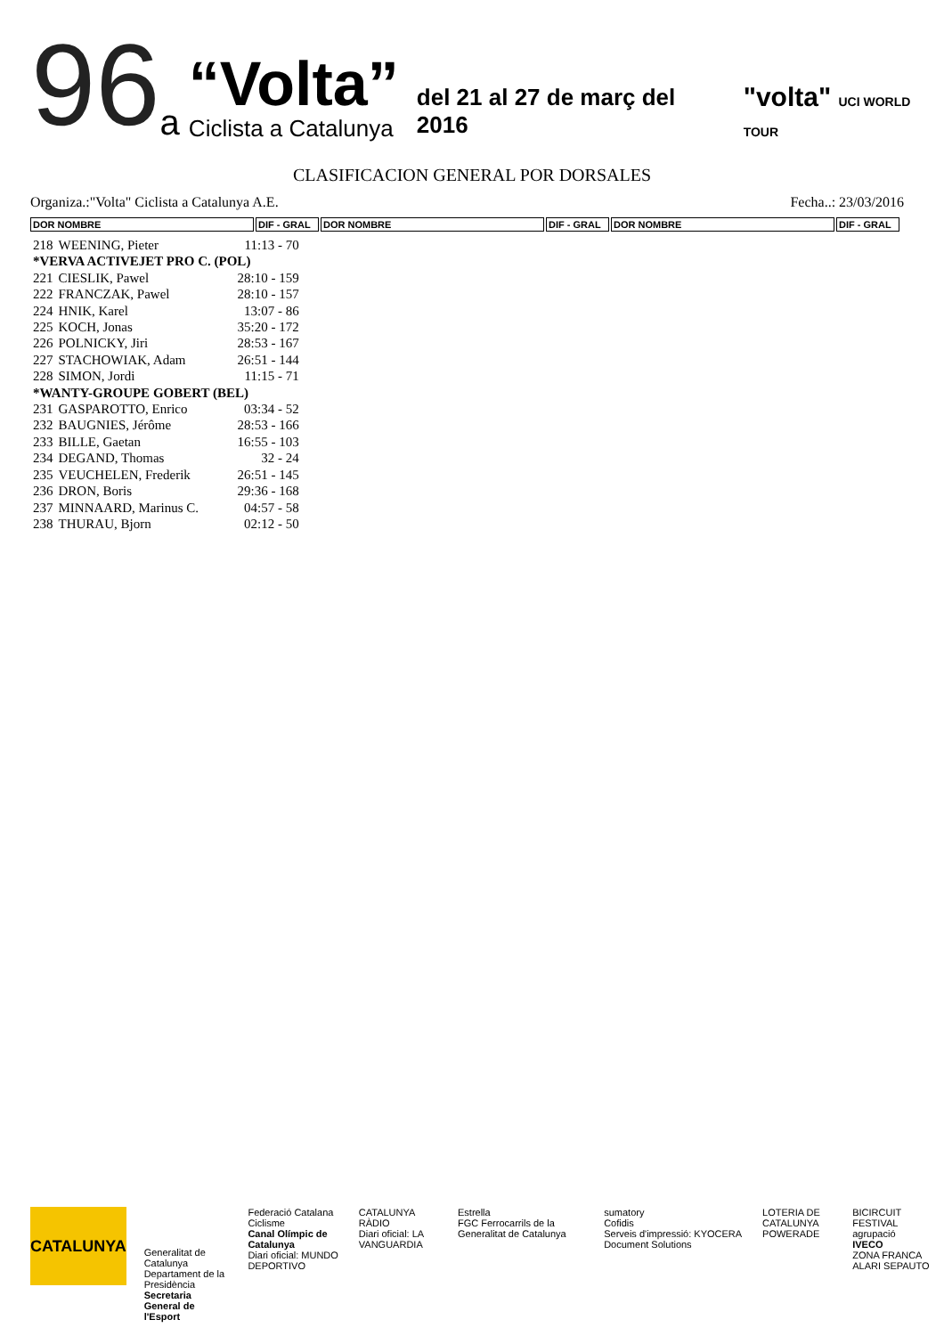96
a
“Volta”
Ciclista a Catalunya
del 21 al 27 de març del 2016
"volta" UCI WORLD TOUR
CLASIFICACION GENERAL POR DORSALES
Organiza.:"Volta" Ciclista a Catalunya A.E. Fecha..: 23/03/2016
| DOR NOMBRE | DIF - GRAL | DOR NOMBRE | DIF - GRAL | DOR NOMBRE | DIF - GRAL |
| --- | --- | --- | --- | --- | --- |
| 218 | WEENING, Pieter | 11:13 - 70 |
| *VERVA ACTIVEJET PRO C. (POL) | | |
| 221 | CIESLIK, Pawel | 28:10 - 159 |
| 222 | FRANCZAK, Pawel | 28:10 - 157 |
| 224 | HNIK, Karel | 13:07 - 86 |
| 225 | KOCH, Jonas | 35:20 - 172 |
| 226 | POLNICKY, Jiri | 28:53 - 167 |
| 227 | STACHOWIAK, Adam | 26:51 - 144 |
| 228 | SIMON, Jordi | 11:15 - 71 |
| *WANTY-GROUPE GOBERT (BEL) | | |
| 231 | GASPAROTTO, Enrico | 03:34 - 52 |
| 232 | BAUGNIES, Jérôme | 28:53 - 166 |
| 233 | BILLE, Gaetan | 16:55 - 103 |
| 234 | DEGAND, Thomas | 32 - 24 |
| 235 | VEUCHELEN, Frederik | 26:51 - 145 |
| 236 | DRON, Boris | 29:36 - 168 |
| 237 | MINNAARD, Marinus C. | 04:57 - 58 |
| 238 | THURAU, Bjorn | 02:12 - 50 |
CATALUNYA
Generalitat de Catalunya
Departament de la Presidència
Secretaria General de l'Esport
Federació Catalana Ciclisme
Canal Olímpic de Catalunya
Diari oficial: MUNDO DEPORTIVO
CATALUNYA RÀDIO
Diari oficial: LA VANGUARDIA
Estrella
FGC Ferrocarrils de la Generalitat de Catalunya
sumatory
Cofidis
Serveis d'impressió: KYOCERA Document Solutions
LOTERIA DE CATALUNYA
POWERADE
BICIRCUIT FESTIVAL
agrupació
IVECO
ZONA FRANCA ALARI SEPAUTO